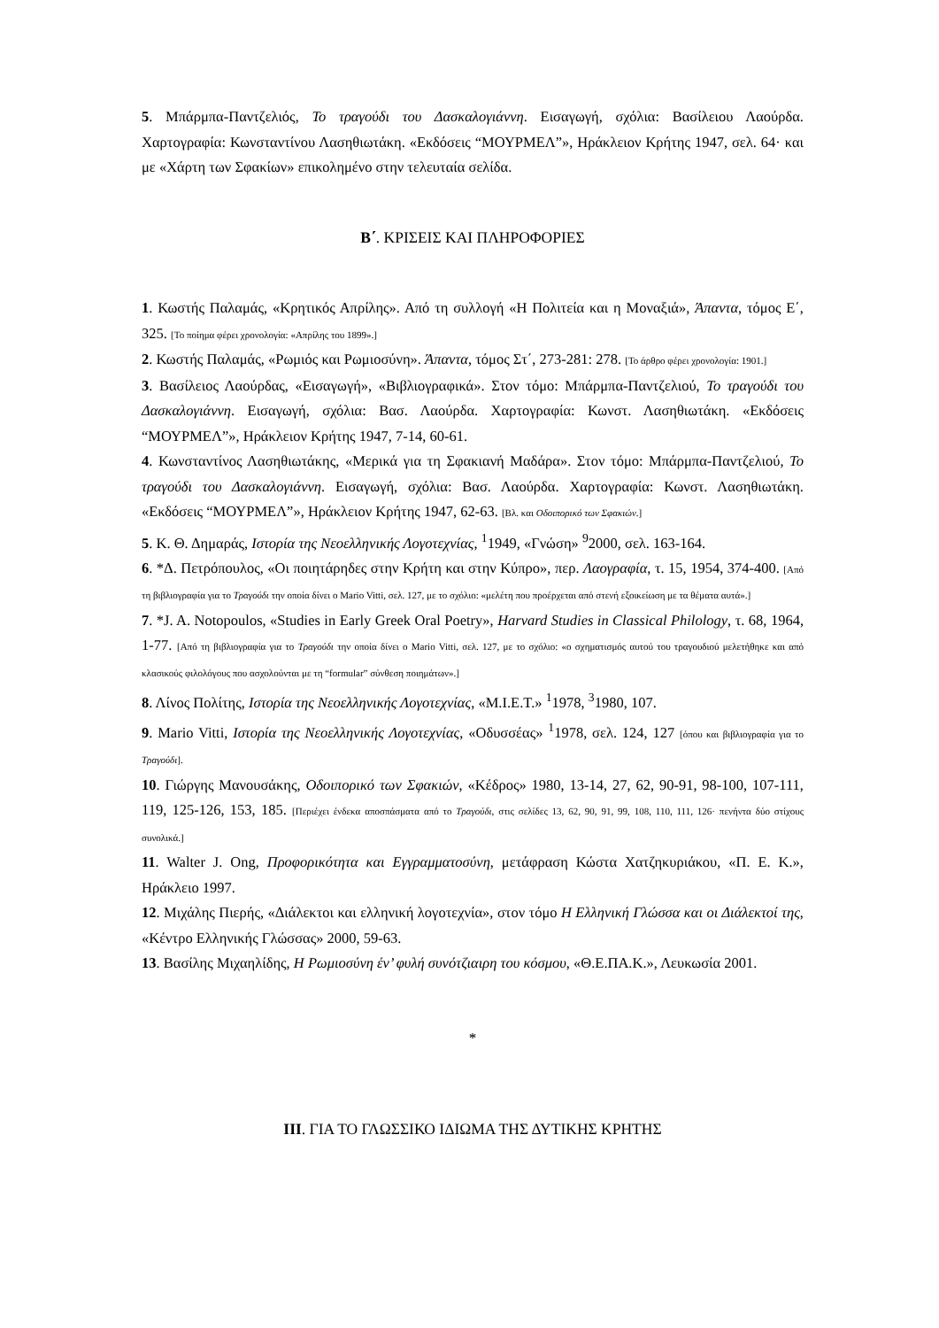5. Μπάρμπα-Παντζελιός, Το τραγούδι του Δασκαλογιάννη. Εισαγωγή, σχόλια: Βασίλειου Λαούρδα. Χαρτογραφία: Κωνσταντίνου Λασηθιωτάκη. «Εκδόσεις “ΜΟΥΡΜΕΛ”», Ηράκλειον Κρήτης 1947, σελ. 64· και με «Χάρτη των Σφακίων» επικολημένο στην τελευταία σελίδα.
Β΄. ΚΡΙΣΕΙΣ ΚΑΙ ΠΛΗΡΟΦΟΡΙΕΣ
1. Κωστής Παλαμάς, «Κρητικός Απρίλης». Από τη συλλογή «Η Πολιτεία και η Μοναξιά», Άπαντα, τόμος Ε΄, 325. [Το ποίημα φέρει χρονολογία: «Απρίλης του 1899».]
2. Κωστής Παλαμάς, «Ρωμιός και Ρωμιοσύνη». Άπαντα, τόμος Στ΄, 273-281: 278. [Το άρθρο φέρει χρονολογία: 1901.]
3. Βασίλειος Λαούρδας, «Εισαγωγή», «Βιβλιογραφικά». Στον τόμο: Μπάρμπα-Παντζελιού, Το τραγούδι του Δασκαλογιάννη. Εισαγωγή, σχόλια: Βασ. Λαούρδα. Χαρτογραφία: Κωνστ. Λασηθιωτάκη. «Εκδόσεις “ΜΟΥΡΜΕΛ”», Ηράκλειον Κρήτης 1947, 7-14, 60-61.
4. Κωνσταντίνος Λασηθιωτάκης, «Μερικά για τη Σφακιανή Μαδάρα». Στον τόμο: Μπάρμπα-Παντζελιού, Το τραγούδι του Δασκαλογιάννη. Εισαγωγή, σχόλια: Βασ. Λαούρδα. Χαρτογραφία: Κωνστ. Λασηθιωτάκη. «Εκδόσεις “ΜΟΥΡΜΕΛ”», Ηράκλειον Κρήτης 1947, 62-63. [Βλ. και Οδοιπορικό των Σφακιών.]
5. Κ. Θ. Δημαράς, Ιστορία της Νεοελληνικής Λογοτεχνίας, <sup>1</sup>1949, «Γνώση» <sup>9</sup>2000, σελ. 163-164.
6. *Δ. Πετρόπουλος, «Οι ποιητάρηδες στην Κρήτη και στην Κύπρο», περ. Λαογραφία, τ. 15, 1954, 374-400. [Από τη βιβλιογραφία για το Τραγούδι την οποία δίνει ο Mario Vitti, σελ. 127, με το σχόλιο: «μελέτη που προέρχεται από στενή εξοικείωση με τα θέματα αυτά».]
7. *J. A. Notopoulos, «Studies in Early Greek Oral Poetry», Harvard Studies in Classical Philology, τ. 68, 1964, 1-77. [Από τη βιβλιογραφία για το Τραγούδι την οποία δίνει ο Mario Vitti, σελ. 127, με το σχόλιο: «ο σχηματισμός αυτού του τραγουδιού μελετήθηκε και από κλασικούς φιλολόγους που ασχολούνται με τη “formular” σύνθεση ποιημάτων».]
8. Λίνος Πολίτης, Ιστορία της Νεοελληνικής Λογοτεχνίας, «Μ.Ι.Ε.Τ.» <sup>1</sup>1978, <sup>3</sup>1980, 107.
9. Mario Vitti, Ιστορία της Νεοελληνικής Λογοτεχνίας, «Οδυσσέας» <sup>1</sup>1978, σελ. 124, 127 [όπου και βιβλιογραφία για το Τραγούδι].
10. Γιώργης Μανουσάκης, Οδοιπορικό των Σφακιών, «Κέδρος» 1980, 13-14, 27, 62, 90-91, 98-100, 107-111, 119, 125-126, 153, 185. [Περιέχει ένδεκα αποσπάσματα από το Τραγούδι, στις σελίδες 13, 62, 90, 91, 99, 108, 110, 111, 126· πενήντα δύο στίχους συνολικά.]
11. Walter J. Ong, Προφορικότητα και Εγγραμματοσύνη, μετάφραση Κώστα Χατζηκυριάκου, «Π. Ε. Κ.», Ηράκλειο 1997.
12. Μιχάλης Πιερής, «Διάλεκτοι και ελληνική λογοτεχνία», στον τόμο Η Ελληνική Γλώσσα και οι Διάλεκτοί της, «Κέντρο Ελληνικής Γλώσσας» 2000, 59-63.
13. Βασίλης Μιχαηλίδης, Η Ρωμιοσύνη έν’ φυλή συνότζιαιρη του κόσμου, «Θ.Ε.ΠΑ.Κ.», Λευκωσία 2001.
*
ΙΙΙ. ΓΙΑ ΤΟ ΓΛΩΣΣΙΚΟ ΙΔΙΩΜΑ ΤΗΣ ΔΥΤΙΚΗΣ ΚΡΗΤΗΣ